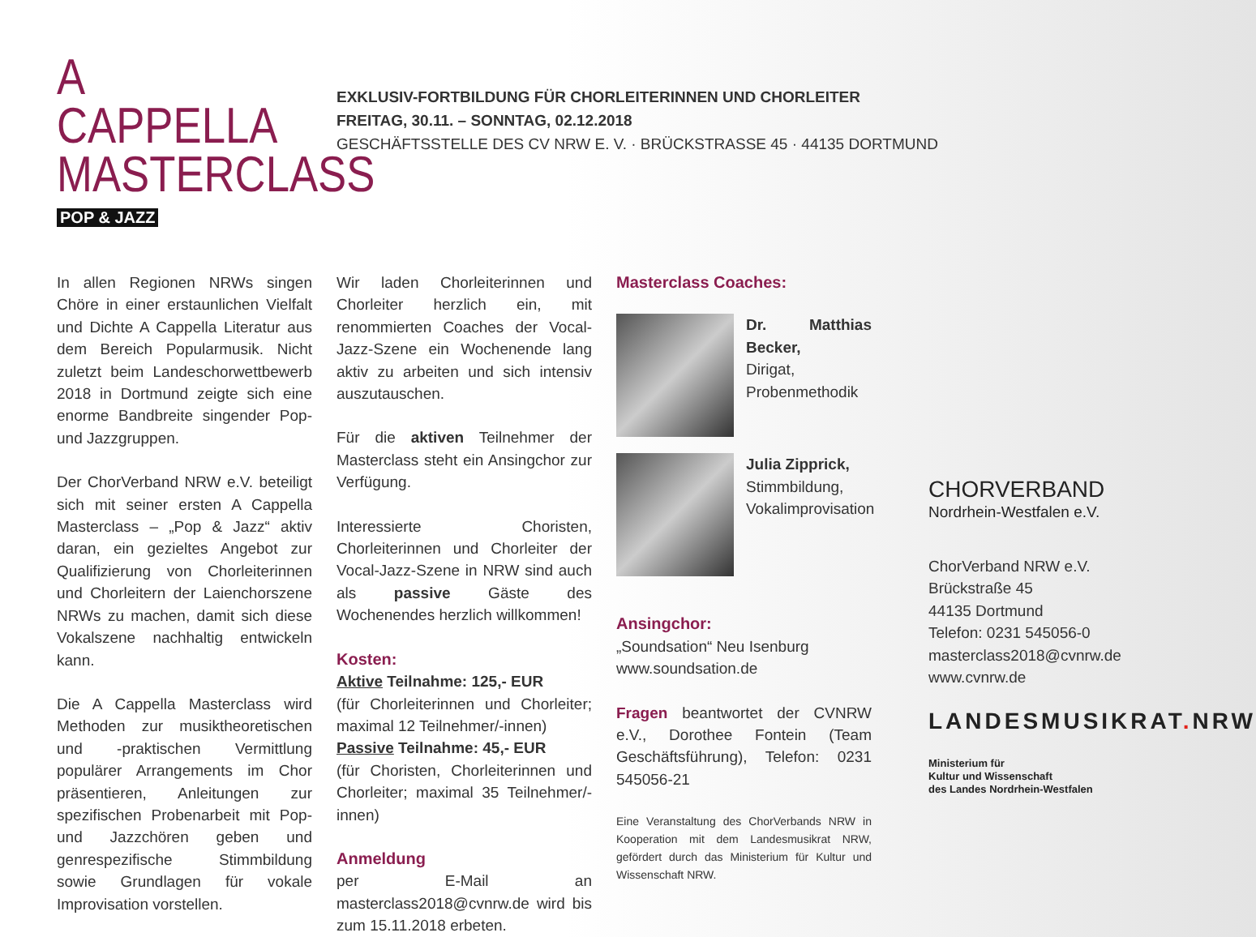A CAPPELLA MASTERCLASS
POP & JAZZ
EXKLUSIV-FORTBILDUNG FÜR CHORLEITERINNEN UND CHORLEITER
FREITAG, 30.11. – SONNTAG, 02.12.2018
GESCHÄFTSSTELLE DES CV NRW E. V. · BRÜCKSTRASSE 45 · 44135 DORTMUND
In allen Regionen NRWs singen Chöre in einer erstaunlichen Vielfalt und Dichte A Cappella Literatur aus dem Bereich Popularmusik. Nicht zuletzt beim Landeschorwettbewerb 2018 in Dortmund zeigte sich eine enorme Bandbreite singender Pop- und Jazzgruppen.
Der ChorVerband NRW e.V. beteiligt sich mit seiner ersten A Cappella Masterclass – „Pop & Jazz“ aktiv daran, ein gezieltes Angebot zur Qualifizierung von Chorleiterinnen und Chorleitern der Laienchorszene NRWs zu machen, damit sich diese Vokalszene nachhaltig entwickeln kann.
Die A Cappella Masterclass wird Methoden zur musiktheoretischen und -praktischen Vermittlung populärer Arrangements im Chor präsentieren, Anleitungen zur spezifischen Probenarbeit mit Pop- und Jazzchören geben und genrespezifische Stimmbildung sowie Grundlagen für vokale Improvisation vorstellen.
Wir laden Chorleiterinnen und Chorleiter herzlich ein, mit renommierten Coaches der Vocal-Jazz-Szene ein Wochenende lang aktiv zu arbeiten und sich intensiv auszutauschen.
Für die aktiven Teilnehmer der Masterclass steht ein Ansingchor zur Verfügung.
Interessierte Choristen, Chorleiterinnen und Chorleiter der Vocal-Jazz-Szene in NRW sind auch als passive Gäste des Wochenendes herzlich willkommen!
Kosten:
Aktive Teilnahme: 125,- EUR
(für Chorleiterinnen und Chorleiter; maximal 12 Teilnehmer/-innen)
Passive Teilnahme: 45,- EUR
(für Choristen, Chorleiterinnen und Chorleiter; maximal 35 Teilnehmer/-innen)
Anmeldung
per E-Mail an masterclass2018@cvnrw.de wird bis zum 15.11.2018 erbeten.
Masterclass Coaches:
Dr. Matthias Becker,
Dirigat,
Probenmethodik
Julia Zipprick,
Stimmbildung,
Vokalimprovisation
Ansingchor:
„Soundsation“ Neu Isenburg
www.soundsation.de
Fragen beantwortet der CVNRW e.V., Dorothee Fontein (Team Geschäftsführung), Telefon: 0231 545056-21
Eine Veranstaltung des ChorVerbands NRW in Kooperation mit dem Landesmusikrat NRW, gefördert durch das Ministerium für Kultur und Wissenschaft NRW.
CHORVERBAND
Nordrhein-Westfalen e.V.
ChorVerband NRW e.V.
Brückstraße 45
44135 Dortmund
Telefon: 0231 545056-0
masterclass2018@cvnrw.de
www.cvnrw.de
LANDESMUSIKRAT. NRW
Ministerium für
Kultur und Wissenschaft
des Landes Nordrhein-Westfalen